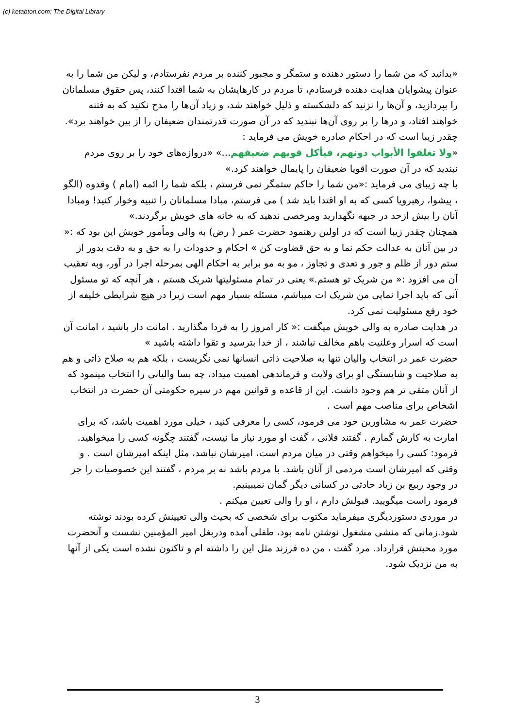(c) ketabton.com: The Digital Library
«بدانید که من شما را دستور دهنده و ستمگر و مجبور کننده بر مردم نفرستادم، و لیکن من شما را به عنوان پیشوایان هدایت دهنده فرستادم، تا مردم در کارهایشان به شما اقتدا کنند، پس حقوق مسلمانان را بپردازید، و آن‌ها را نزنید که دلشکسته و ذلیل خواهند شد، و زیاد آن‌ها را مدح نکنید که به فتنه خواهند افتاد، و درها را بر روی آن‌ها نبندید که در آن صورت قدرتمندان ضعیفان را از بین خواهند برد».
چقدر زیبا است که در احکام صادره خویش می فرماید :
«ولا تغلقوا الأبواب دونهم، فيأكل قويهم ضعيفهم...» «دروازه‌های خود را بر روی مردم نبندید که در آن صورت اقویا ضعیفان را پایمال خواهند کرد.»
با چه زیبای می فرماید :«من شما را حاکم ستمگر نمی فرستم ، بلکه شما را ائمه (امام ) وقدوه (الگو ، پیشوا، رهبرویا کسی که به او اقتدا باید شد ) می فرستم، مبادا مسلمانان را تنبیه وخوار کنید! ومبادا آنان را بیش ازحد در جبهه نگهدارید ومرخصی ندهید که به خانه های خویش برگردند.»
همچنان چقدر زیبا است که در اولین رهنمود حضرت عمر ( رض) به والی ومأمور خویش این بود که :« در بین آنان به عدالت حکم نما و به حق قضاوت کن » احکام و حدودات را به حق و به دقت بدور از ستم دور از ظلم و جور و تعدی و تجاوز ، مو به مو برابر به احکام الهی بمرحله اجرا در آور، وبه تعقیب آن می افزود :« من شریک تو هستم.» یعنی در تمام مسئولیتها شریک هستم ، هر آنچه که تو مسئول آنی که باید اجرا نمایی من شریک ات میباشم، مسئله بسیار مهم است زیرا در هیچ شرایطی خلیفه از خود رفع مسئولیت نمی کرد.
در هدایت صادره به والی خویش میگفت :« کار امروز را به فردا مگذارید . امانت دار باشید ، امانت آن است که اسرار وعلنیت باهم مخالف نباشند ، از خدا بترسید و تقوا داشته باشید »
حضرت عمر در انتخاب والیان تنها به صلاحیت ذاتی انسانها نمی نگریست ، بلکه هم به صلاح ذاتی و هم به صلاحیت و شایستگی او برای ولایت و فرماندهی اهمیت میداد، چه بسا والیانی را انتخاب مینمود که از آنان متقی تر هم وجود داشت. این از قاعده و قوانین مهم در سیره حکومتی آن حضرت در انتخاب اشخاص برای مناصب مهم است .
حضرت عمر به مشاورین خود می فرمود، کسی را معرفی کنید ، خیلی مورد اهمیت باشد، که برای امارت به کارش گمارم . گفتند فلانی ، گفت او مورد نیاز ما نیست، گفتند چگونه کسی را میخواهید.
فرمود: کسی را میخواهم وقتی در میان مردم است، امیرشان نباشد، مثل اینکه امیرشان است . و وقتی که امیرشان است مردمی از آنان باشد. با مردم باشد نه بر مردم ، گفتند این خصوصیات را جز در وجود ربیع بن زیاد حادثی در کسانی دیگر گمان نمیبینیم.
فرمود راست میگویید. قبولش دارم ، او را والی تعیین میکنم .
در موردی دستوردیگری میفرماید مکتوب برای شخصی که بحیث والی تعیینش کرده بودند نوشته شود.زمانی که منشی مشغول نوشتن نامه بود، طفلی آمده ودربغل امیر المؤمنین نشست و آنحضرت مورد محبتش قرارداد. مرد گفت ، من ده فرزند مثل این را داشته ام و تاکنون نشده است یکی از آنها به من نزدیک شود.
3